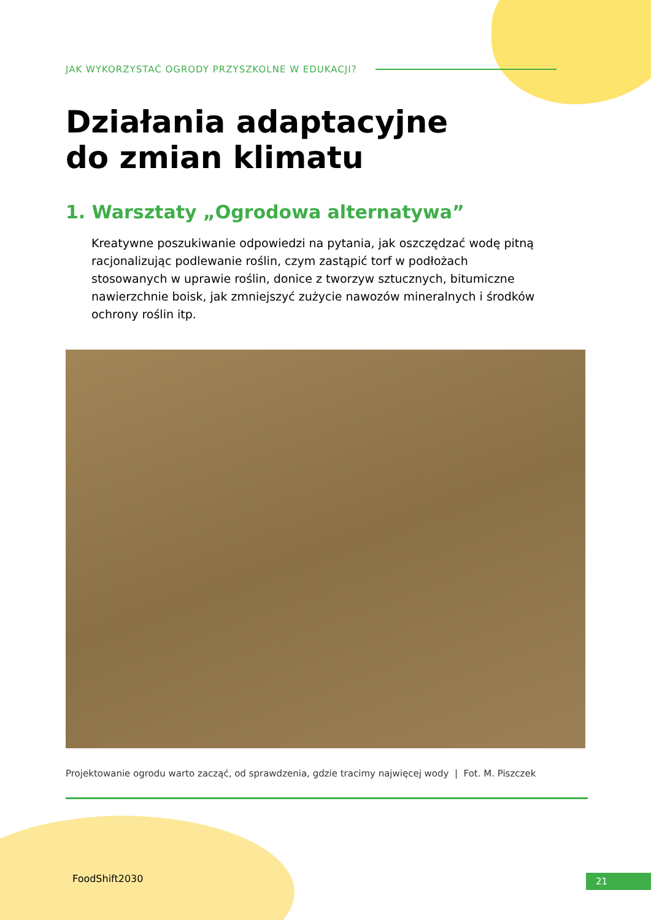JAK WYKORZYSTAĆ OGRODY PRZYSZKOLNE W EDUKACJI?
Działania adaptacyjne
do zmian klimatu
1. Warsztaty „Ogrodowa alternatywa”
Kreatywne poszukiwanie odpowiedzi na pytania, jak oszczędzać wodę pitną racjonalizując podlewanie roślin, czym zastąpić torf w podłożach stosowanych w uprawie roślin, donice z tworzyw sztucznych, bitumiczne nawierzchnie boisk, jak zmniejszyć zużycie nawozów mineralnych i środków ochrony roślin itp.
Projektowanie ogrodu warto zacząć, od sprawdzenia, gdzie tracimy najwięcej wody | Fot. M. Piszczek
FoodShift2030 21